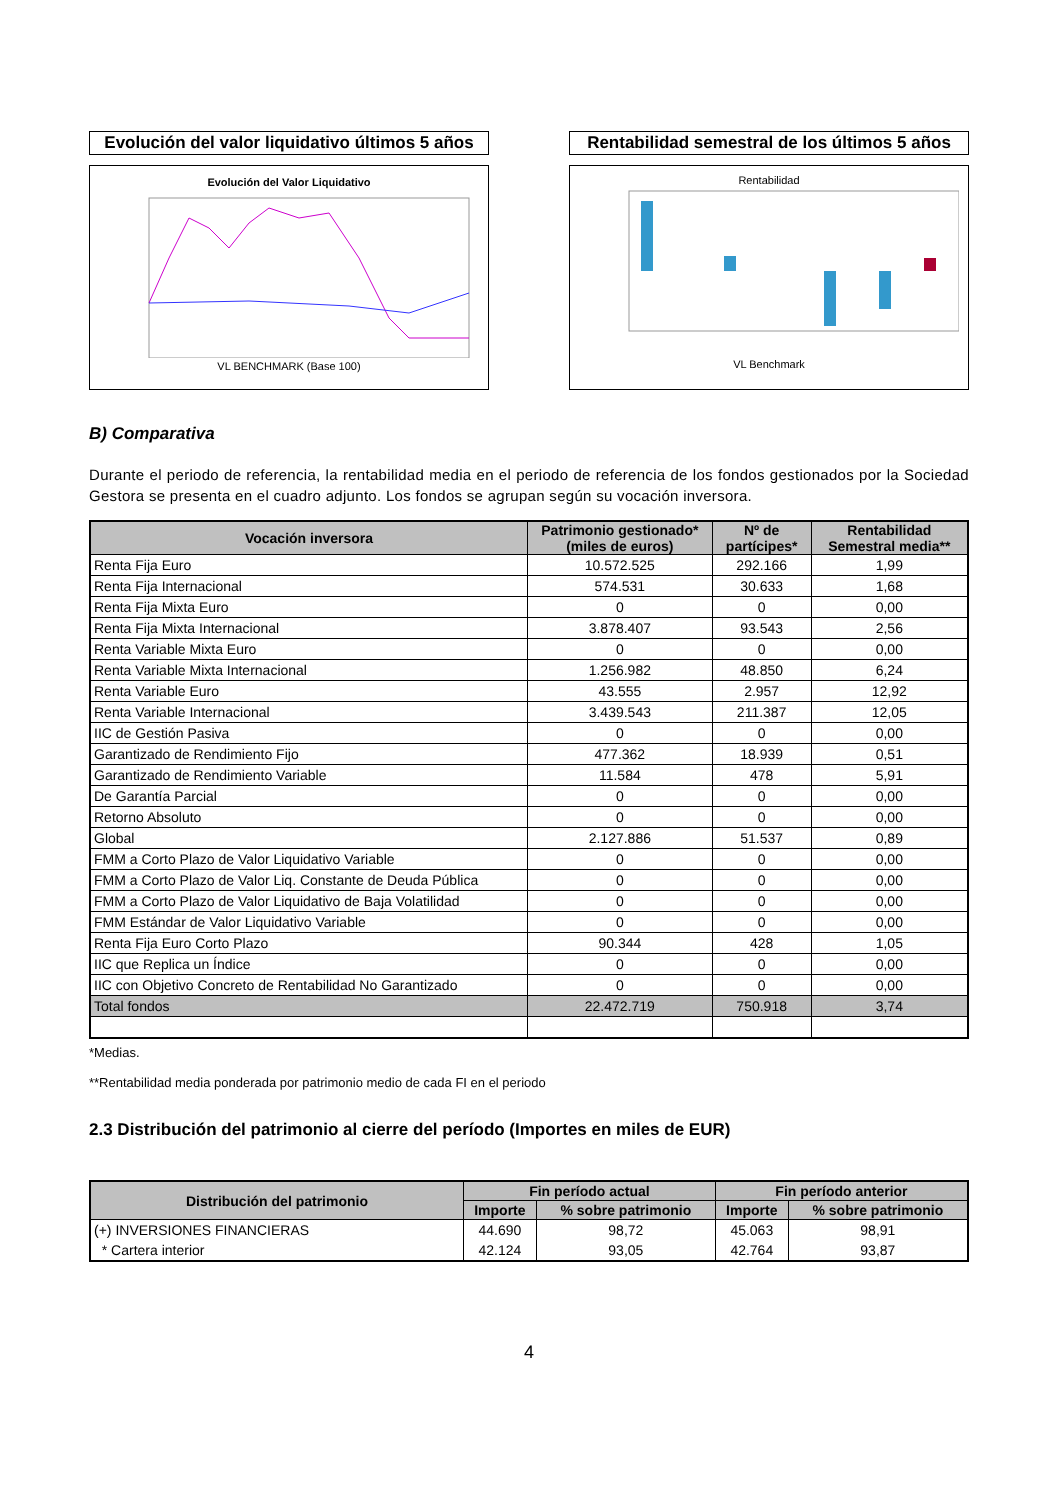Evolución del valor liquidativo últimos 5 años
Evolución del Valor Liquidativo
VL BENCHMARK (Base 100)
Rentabilidad semestral de los últimos 5 años
Rentabilidad
VL Benchmark
B) Comparativa
Durante el periodo de referencia, la rentabilidad media en el periodo de referencia de los fondos gestionados por la Sociedad Gestora se presenta en el cuadro adjunto. Los fondos se agrupan según su vocación inversora.
| Vocación inversora | Patrimonio gestionado* (miles de euros) | Nº de partícipes* | Rentabilidad Semestral media** |
| --- | --- | --- | --- |
| Renta Fija Euro | 10.572.525 | 292.166 | 1,99 |
| Renta Fija Internacional | 574.531 | 30.633 | 1,68 |
| Renta Fija Mixta Euro | 0 | 0 | 0,00 |
| Renta Fija Mixta Internacional | 3.878.407 | 93.543 | 2,56 |
| Renta Variable Mixta Euro | 0 | 0 | 0,00 |
| Renta Variable Mixta Internacional | 1.256.982 | 48.850 | 6,24 |
| Renta Variable Euro | 43.555 | 2.957 | 12,92 |
| Renta Variable Internacional | 3.439.543 | 211.387 | 12,05 |
| IIC de Gestión Pasiva | 0 | 0 | 0,00 |
| Garantizado de Rendimiento Fijo | 477.362 | 18.939 | 0,51 |
| Garantizado de Rendimiento Variable | 11.584 | 478 | 5,91 |
| De Garantía Parcial | 0 | 0 | 0,00 |
| Retorno Absoluto | 0 | 0 | 0,00 |
| Global | 2.127.886 | 51.537 | 0,89 |
| FMM a Corto Plazo de Valor Liquidativo Variable | 0 | 0 | 0,00 |
| FMM a Corto Plazo de Valor Liq. Constante de Deuda Pública | 0 | 0 | 0,00 |
| FMM a Corto Plazo de Valor Liquidativo de Baja Volatilidad | 0 | 0 | 0,00 |
| FMM Estándar de Valor Liquidativo Variable | 0 | 0 | 0,00 |
| Renta Fija Euro Corto Plazo | 90.344 | 428 | 1,05 |
| IIC que Replica un Índice | 0 | 0 | 0,00 |
| IIC con Objetivo Concreto de Rentabilidad No Garantizado | 0 | 0 | 0,00 |
| Total fondos | 22.472.719 | 750.918 | 3,74 |
*Medias.
**Rentabilidad media ponderada por patrimonio medio de cada FI en el periodo
2.3 Distribución del patrimonio al cierre del período (Importes en miles de EUR)
| Distribución del patrimonio | Fin período actual | | Fin período anterior | |
| --- | --- | --- | --- | --- |
| | Importe | % sobre patrimonio | Importe | % sobre patrimonio |
| (+) INVERSIONES FINANCIERAS | 44.690 | 98,72 | 45.063 | 98,91 |
| * Cartera interior | 42.124 | 93,05 | 42.764 | 93,87 |
4